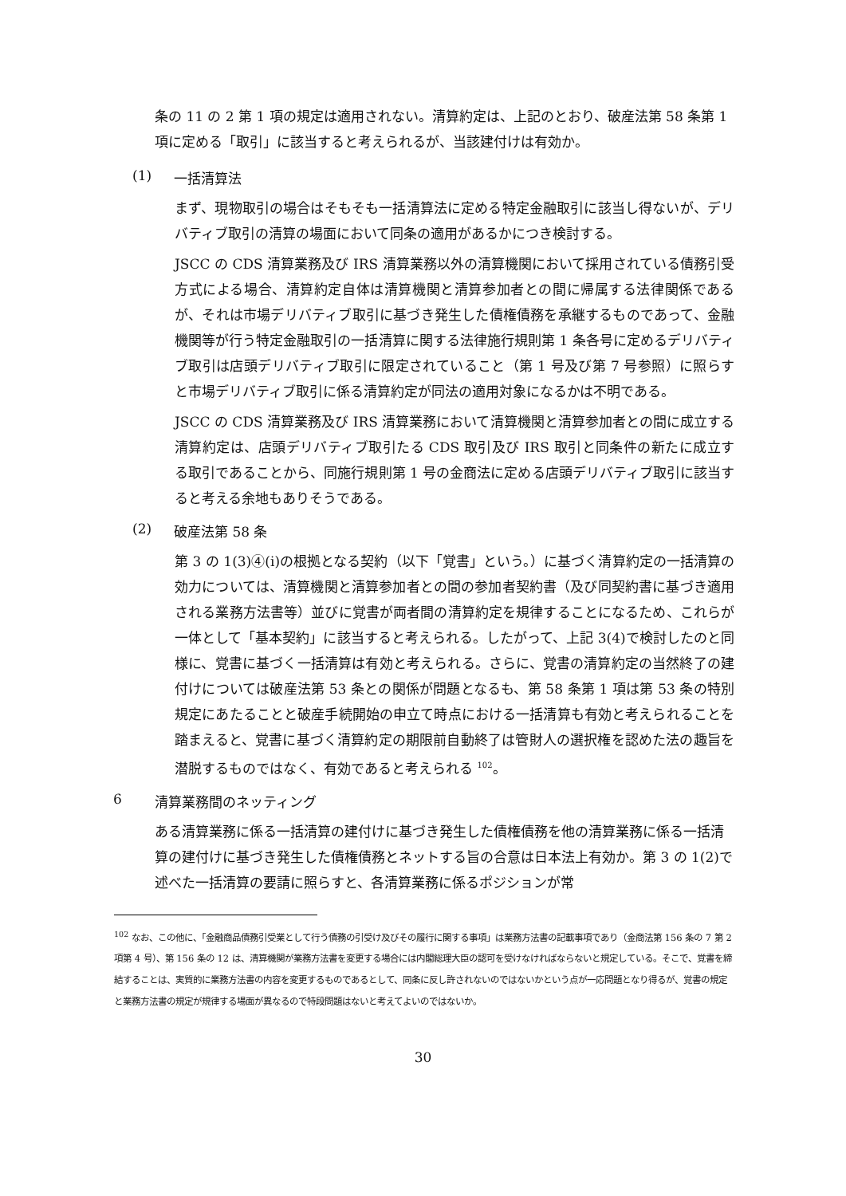条の 11 の 2 第 1 項の規定は適用されない。清算約定は、上記のとおり、破産法第 58 条第 1 項に定める「取引」に該当すると考えられるが、当該建付けは有効か。
(1) 一括清算法
まず、現物取引の場合はそもそも一括清算法に定める特定金融取引に該当し得ないが、デリバティブ取引の清算の場面において同条の適用があるかにつき検討する。
JSCC の CDS 清算業務及び IRS 清算業務以外の清算機関において採用されている債務引受方式による場合、清算約定自体は清算機関と清算参加者との間に帰属する法律関係であるが、それは市場デリバティブ取引に基づき発生した債権債務を承継するものであって、金融機関等が行う特定金融取引の一括清算に関する法律施行規則第 1 条各号に定めるデリバティブ取引は店頭デリバティブ取引に限定されていること（第 1 号及び第 7 号参照）に照らすと市場デリバティブ取引に係る清算約定が同法の適用対象になるかは不明である。
JSCC の CDS 清算業務及び IRS 清算業務において清算機関と清算参加者との間に成立する清算約定は、店頭デリバティブ取引たる CDS 取引及び IRS 取引と同条件の新たに成立する取引であることから、同施行規則第 1 号の金商法に定める店頭デリバティブ取引に該当すると考える余地もありそうである。
(2) 破産法第 58 条
第 3 の 1(3)④(i)の根拠となる契約（以下「覚書」という。）に基づく清算約定の一括清算の効力については、清算機関と清算参加者との間の参加者契約書（及び同契約書に基づき適用される業務方法書等）並びに覚書が両者間の清算約定を規律することになるため、これらが一体として「基本契約」に該当すると考えられる。したがって、上記 3(4)で検討したのと同様に、覚書に基づく一括清算は有効と考えられる。さらに、覚書の清算約定の当然終了の建付けについては破産法第 53 条との関係が問題となるも、第 58 条第 1 項は第 53 条の特別規定にあたることと破産手続開始の申立て時点における一括清算も有効と考えられることを踏まえると、覚書に基づく清算約定の期限前自動終了は管財人の選択権を認めた法の趣旨を潜脱するものではなく、有効であると考えられる <sup>102</sup>。
6 清算業務間のネッティング
ある清算業務に係る一括清算の建付けに基づき発生した債権債務を他の清算業務に係る一括清算の建付けに基づき発生した債権債務とネットする旨の合意は日本法上有効か。第 3 の 1(2)で述べた一括清算の要請に照らすと、各清算業務に係るポジションが常
<sup>102</sup> なお、この他に、「金融商品債務引受業として行う債務の引受け及びその履行に関する事項」は業務方法書の記載事項であり（金商法第 156 条の 7 第 2 項第 4 号）、第 156 条の 12 は、清算機関が業務方法書を変更する場合には内閣総理大臣の認可を受けなければならないと規定している。そこで、覚書を締結することは、実質的に業務方法書の内容を変更するものであるとして、同条に反し許されないのではないかという点が一応問題となり得るが、覚書の規定と業務方法書の規定が規律する場面が異なるので特段問題はないと考えてよいのではないか。
30